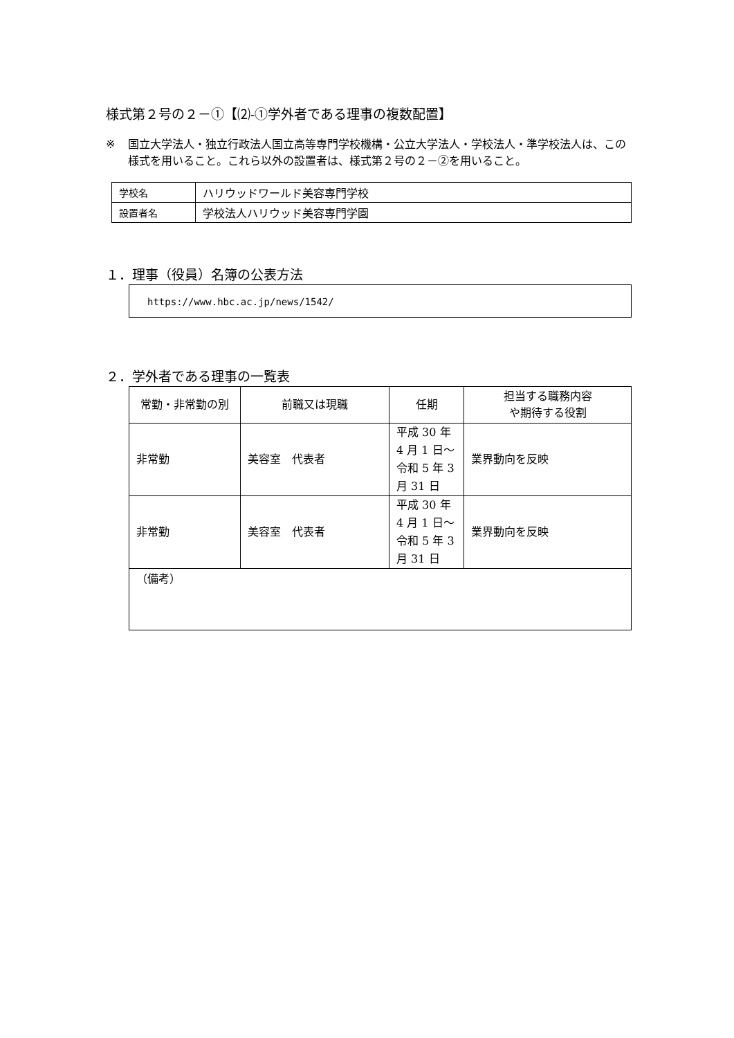様式第２号の２－①【⑵-①学外者である理事の複数配置】
※ 国立大学法人・独立行政法人国立高等専門学校機構・公立大学法人・学校法人・準学校法人は、この様式を用いること。これら以外の設置者は、様式第２号の２－②を用いること。
| 学校名 | ハリウッドワールド美容専門学校 |
| 設置者名 | 学校法人ハリウッド美容専門学園 |
１．理事（役員）名簿の公表方法
https://www.hbc.ac.jp/news/1542/
２．学外者である理事の一覧表
| 常勤・非常勤の別 | 前職又は現職 | 任期 | 担当する職務内容 や期待する役割 |
| --- | --- | --- | --- |
| 非常勤 | 美容室 代表者 | 平成 30 年 4 月 1 日～令和 5 年 3 月 31 日 | 業界動向を反映 |
| 非常勤 | 美容室 代表者 | 平成 30 年 4 月 1 日～令和 5 年 3 月 31 日 | 業界動向を反映 |
| （備考） | | | |